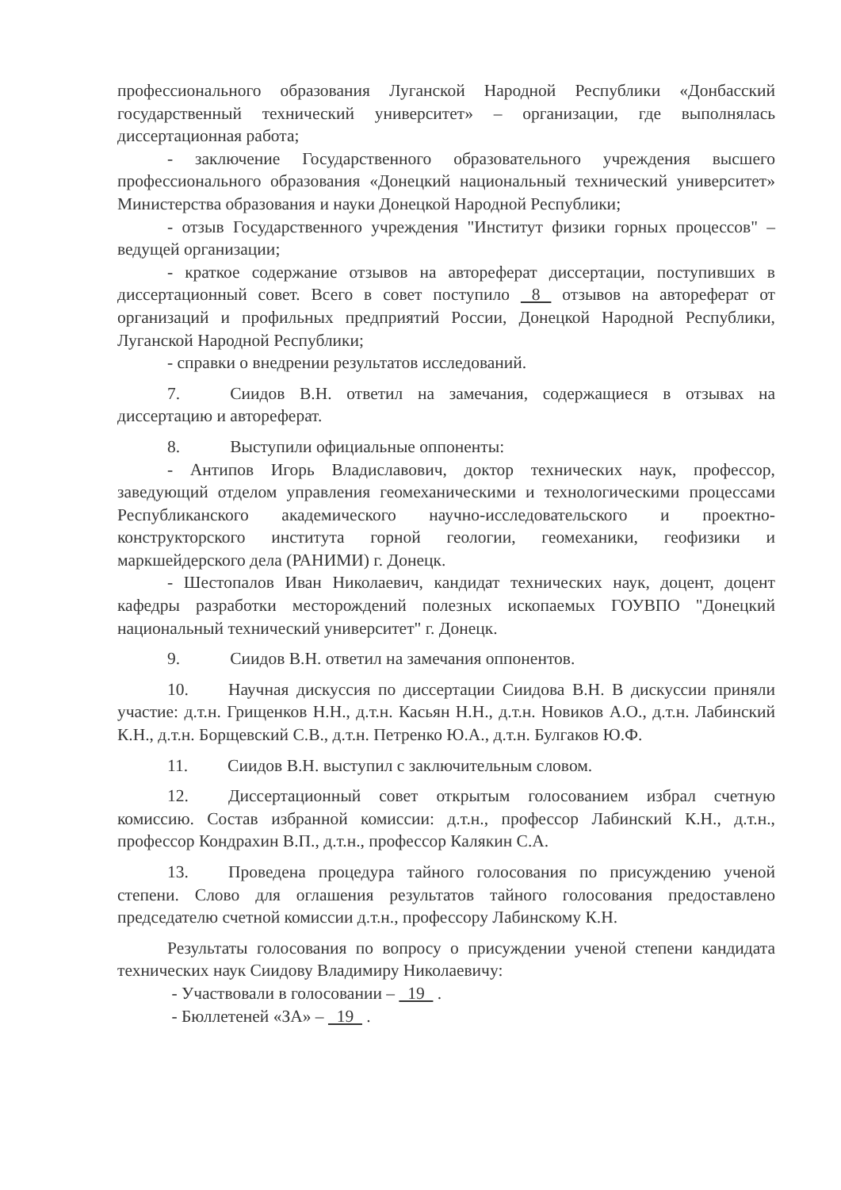профессионального образования Луганской Народной Республики «Донбасский государственный технический университет» – организации, где выполнялась диссертационная работа;
- заключение Государственного образовательного учреждения высшего профессионального образования «Донецкий национальный технический университет» Министерства образования и науки Донецкой Народной Республики;
- отзыв Государственного учреждения "Институт физики горных процессов" – ведущей организации;
- краткое содержание отзывов на автореферат диссертации, поступивших в диссертационный совет. Всего в совет поступило 8 отзывов на автореферат от организаций и профильных предприятий России, Донецкой Народной Республики, Луганской Народной Республики;
- справки о внедрении результатов исследований.
7. Сиидов В.Н. ответил на замечания, содержащиеся в отзывах на диссертацию и автореферат.
8. Выступили официальные оппоненты:
- Антипов Игорь Владиславович, доктор технических наук, профессор, заведующий отделом управления геомеханическими и технологическими процессами Республиканского академического научно-исследовательского и проектно-конструкторского института горной геологии, геомеханики, геофизики и маркшейдерского дела (РАНИМИ) г. Донецк.
- Шестопалов Иван Николаевич, кандидат технических наук, доцент, доцент кафедры разработки месторождений полезных ископаемых ГОУВПО "Донецкий национальный технический университет" г. Донецк.
9. Сиидов В.Н. ответил на замечания оппонентов.
10. Научная дискуссия по диссертации Сиидова В.Н. В дискуссии приняли участие: д.т.н. Грищенков Н.Н., д.т.н. Касьян Н.Н., д.т.н. Новиков А.О., д.т.н. Лабинский К.Н., д.т.н. Борщевский С.В., д.т.н. Петренко Ю.А., д.т.н. Булгаков Ю.Ф.
11. Сиидов В.Н. выступил с заключительным словом.
12. Диссертационный совет открытым голосованием избрал счетную комиссию. Состав избранной комиссии: д.т.н., профессор Лабинский К.Н., д.т.н., профессор Кондрахин В.П., д.т.н., профессор Калякин С.А.
13. Проведена процедура тайного голосования по присуждению ученой степени. Слово для оглашения результатов тайного голосования предоставлено председателю счетной комиссии д.т.н., профессору Лабинскому К.Н.
Результаты голосования по вопросу о присуждении ученой степени кандидата технических наук Сиидову Владимиру Николаевичу:
- Участвовали в голосовании – 19 .
- Бюллетеней «ЗА» – 19 .